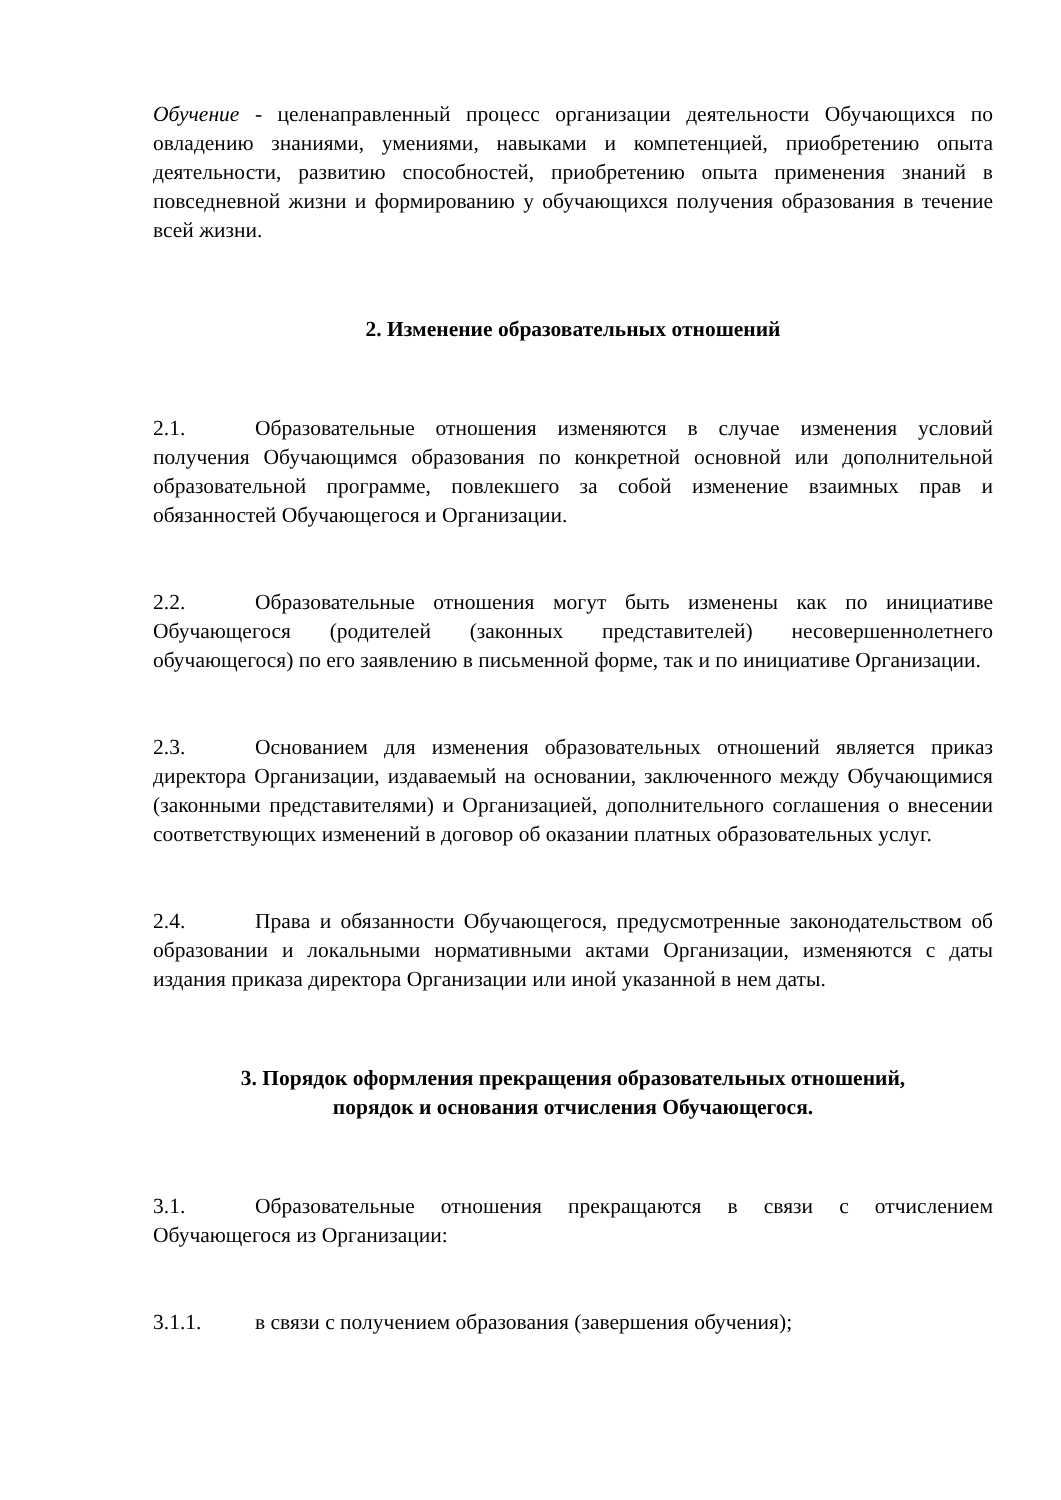Обучение - целенаправленный процесс организации деятельности Обучающихся по овладению знаниями, умениями, навыками и компетенцией, приобретению опыта деятельности, развитию способностей, приобретению опыта применения знаний в повседневной жизни и формированию у обучающихся получения образования в течение всей жизни.
2. Изменение образовательных отношений
2.1. Образовательные отношения изменяются в случае изменения условий получения Обучающимся образования по конкретной основной или дополнительной образовательной программе, повлекшего за собой изменение взаимных прав и обязанностей Обучающегося и Организации.
2.2. Образовательные отношения могут быть изменены как по инициативе Обучающегося (родителей (законных представителей) несовершеннолетнего обучающегося) по его заявлению в письменной форме, так и по инициативе Организации.
2.3. Основанием для изменения образовательных отношений является приказ директора Организации, издаваемый на основании, заключенного между Обучающимися (законными представителями) и Организацией, дополнительного соглашения о внесении соответствующих изменений в договор об оказании платных образовательных услуг.
2.4. Права и обязанности Обучающегося, предусмотренные законодательством об образовании и локальными нормативными актами Организации, изменяются с даты издания приказа директора Организации или иной указанной в нем даты.
3. Порядок оформления прекращения образовательных отношений,
порядок и основания отчисления Обучающегося.
3.1. Образовательные отношения прекращаются в связи с отчислением Обучающегося из Организации:
3.1.1. в связи с получением образования (завершения обучения);